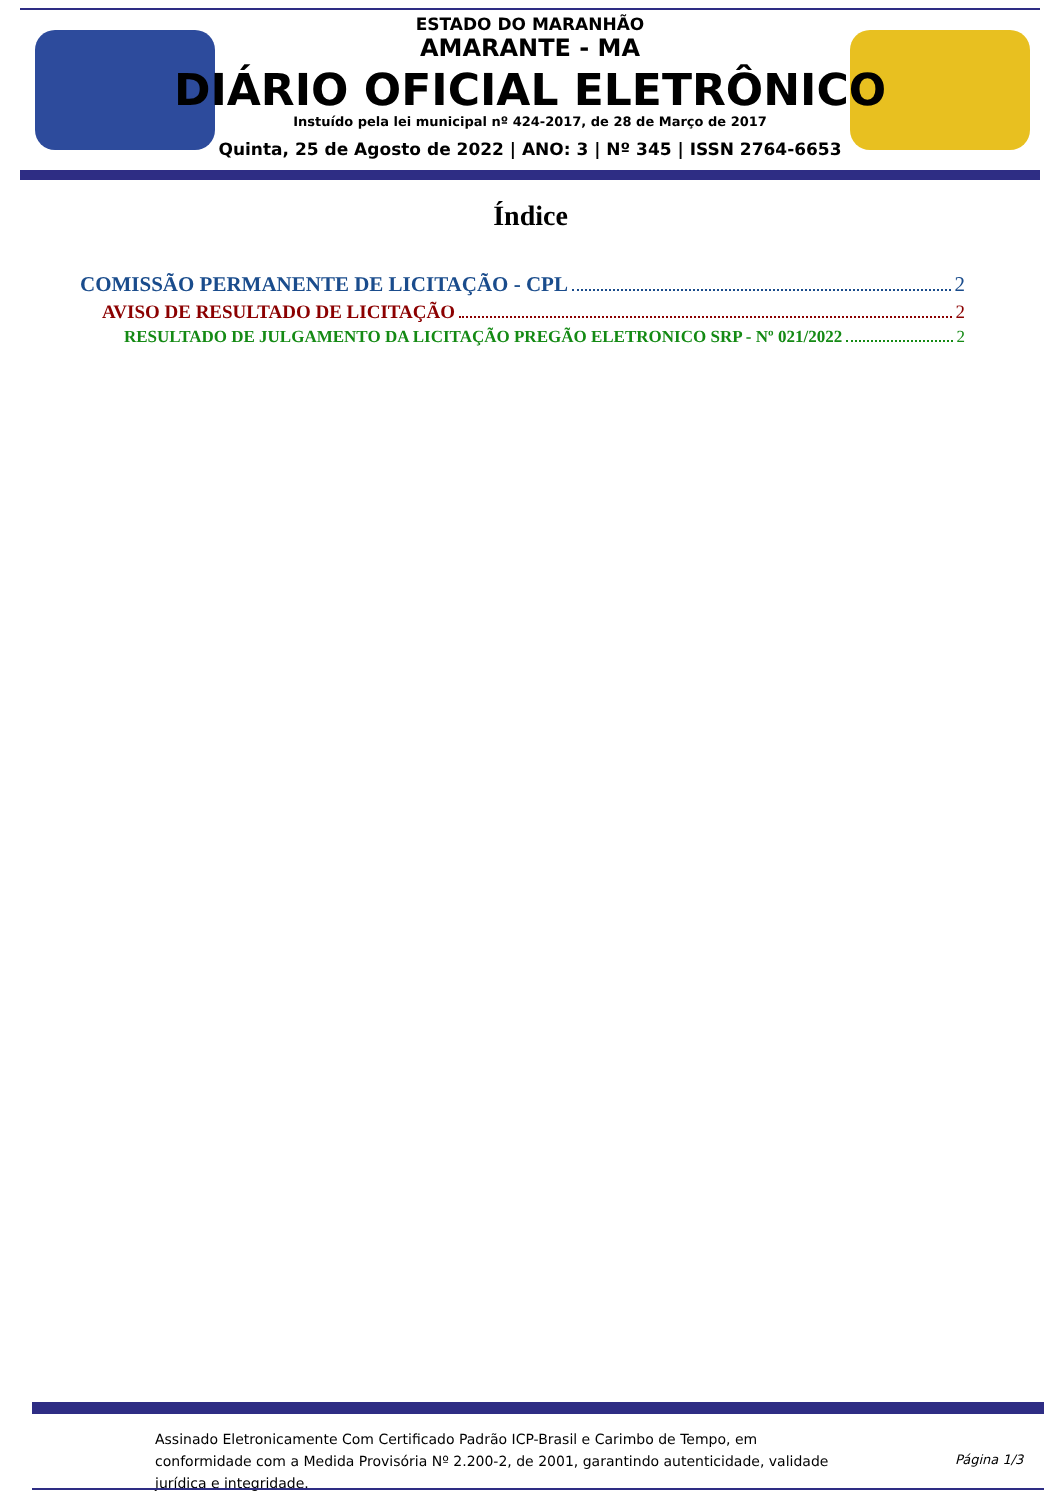ESTADO DO MARANHÃO
AMARANTE - MA
DIÁRIO OFICIAL ELETRÔNICO
Instuído pela lei municipal nº 424-2017, de 28 de Março de 2017
Quinta, 25 de Agosto de 2022 | ANO: 3 | Nº 345 | ISSN 2764-6653
Índice
COMISSÃO PERMANENTE DE LICITAÇÃO - CPL 2
AVISO DE RESULTADO DE LICITAÇÃO 2
RESULTADO DE JULGAMENTO DA LICITAÇÃO PREGÃO ELETRONICO SRP - Nº 021/2022 2
Assinado Eletronicamente Com Certificado Padrão ICP-Brasil e Carimbo de Tempo, em conformidade com a Medida Provisória Nº 2.200-2, de 2001, garantindo autenticidade, validade jurídica e integridade.
Página 1/3